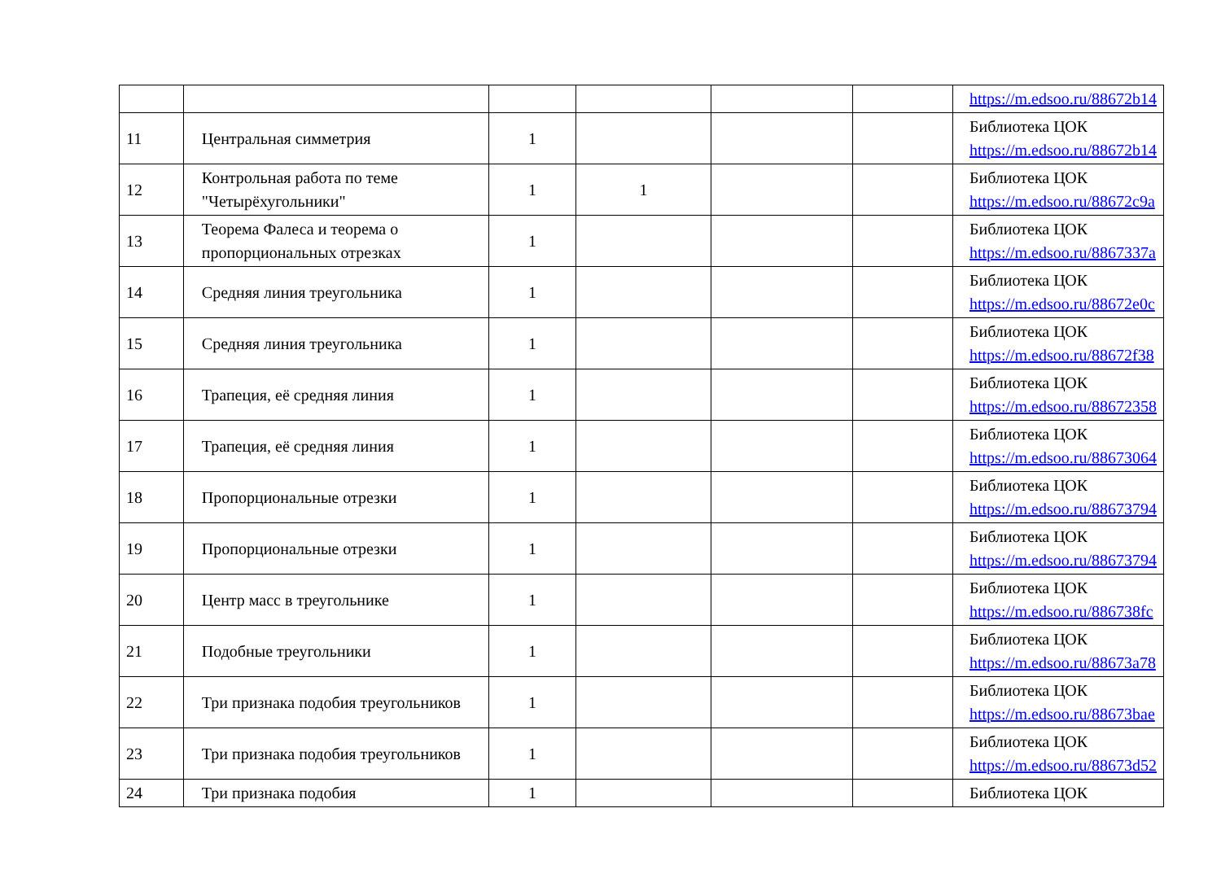| | | | | | | https://m.edsoo.ru/88672b14 |
| 11 | Центральная симметрия | 1 | | | | Библиотека ЦОК https://m.edsoo.ru/88672b14 |
| 12 | Контрольная работа по теме "Четырёхугольники" | 1 | 1 | | | Библиотека ЦОК https://m.edsoo.ru/88672c9a |
| 13 | Теорема Фалеса и теорема о пропорциональных отрезках | 1 | | | | Библиотека ЦОК https://m.edsoo.ru/8867337a |
| 14 | Средняя линия треугольника | 1 | | | | Библиотека ЦОК https://m.edsoo.ru/88672e0c |
| 15 | Средняя линия треугольника | 1 | | | | Библиотека ЦОК https://m.edsoo.ru/88672f38 |
| 16 | Трапеция, её средняя линия | 1 | | | | Библиотека ЦОК https://m.edsoo.ru/88672358 |
| 17 | Трапеция, её средняя линия | 1 | | | | Библиотека ЦОК https://m.edsoo.ru/88673064 |
| 18 | Пропорциональные отрезки | 1 | | | | Библиотека ЦОК https://m.edsoo.ru/88673794 |
| 19 | Пропорциональные отрезки | 1 | | | | Библиотека ЦОК https://m.edsoo.ru/88673794 |
| 20 | Центр масс в треугольнике | 1 | | | | Библиотека ЦОК https://m.edsoo.ru/886738fc |
| 21 | Подобные треугольники | 1 | | | | Библиотека ЦОК https://m.edsoo.ru/88673a78 |
| 22 | Три признака подобия треугольников | 1 | | | | Библиотека ЦОК https://m.edsoo.ru/88673bae |
| 23 | Три признака подобия треугольников | 1 | | | | Библиотека ЦОК https://m.edsoo.ru/88673d52 |
| 24 | Три признака подобия | 1 | | | | Библиотека ЦОК |